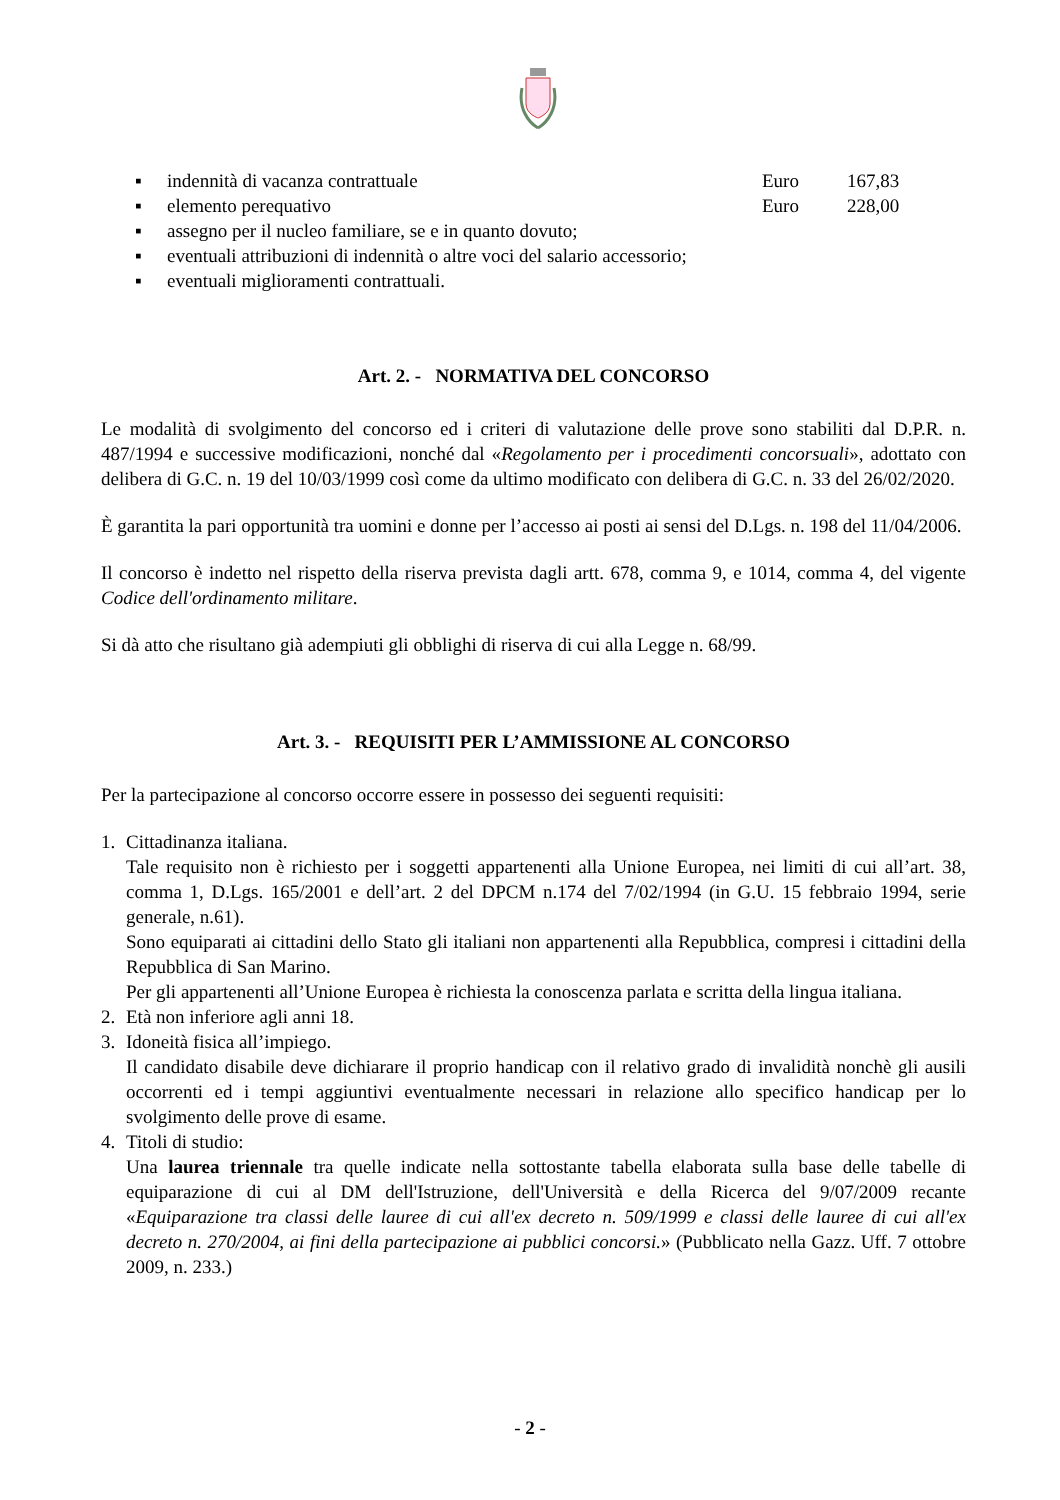▪ indennità di vacanza contrattuale Euro 167,83
▪ elemento perequativo Euro 228,00
▪ assegno per il nucleo familiare, se e in quanto dovuto;
▪ eventuali attribuzioni di indennità o altre voci del salario accessorio;
▪ eventuali miglioramenti contrattuali.
Art. 2. - NORMATIVA DEL CONCORSO
Le modalità di svolgimento del concorso ed i criteri di valutazione delle prove sono stabiliti dal D.P.R. n. 487/1994 e successive modificazioni, nonché dal «Regolamento per i procedimenti concorsuali», adottato con delibera di G.C. n. 19 del 10/03/1999 così come da ultimo modificato con delibera di G.C. n. 33 del 26/02/2020.
È garantita la pari opportunità tra uomini e donne per l’accesso ai posti ai sensi del D.Lgs. n. 198 del 11/04/2006.
Il concorso è indetto nel rispetto della riserva prevista dagli artt. 678, comma 9, e 1014, comma 4, del vigente Codice dell'ordinamento militare.
Si dà atto che risultano già adempiuti gli obblighi di riserva di cui alla Legge n. 68/99.
Art. 3. - REQUISITI PER L’AMMISSIONE AL CONCORSO
Per la partecipazione al concorso occorre essere in possesso dei seguenti requisiti:
1. Cittadinanza italiana.
Tale requisito non è richiesto per i soggetti appartenenti alla Unione Europea, nei limiti di cui all’art. 38, comma 1, D.Lgs. 165/2001 e dell’art. 2 del DPCM n.174 del 7/02/1994 (in G.U. 15 febbraio 1994, serie generale, n.61).
Sono equiparati ai cittadini dello Stato gli italiani non appartenenti alla Repubblica, compresi i cittadini della Repubblica di San Marino.
Per gli appartenenti all’Unione Europea è richiesta la conoscenza parlata e scritta della lingua italiana.
2. Età non inferiore agli anni 18.
3. Idoneità fisica all’impiego.
Il candidato disabile deve dichiarare il proprio handicap con il relativo grado di invalidità nonchè gli ausili occorrenti ed i tempi aggiuntivi eventualmente necessari in relazione allo specifico handicap per lo svolgimento delle prove di esame.
4. Titoli di studio:
Una laurea triennale tra quelle indicate nella sottostante tabella elaborata sulla base delle tabelle di equiparazione di cui al DM dell'Istruzione, dell'Università e della Ricerca del 9/07/2009 recante «Equiparazione tra classi delle lauree di cui all'ex decreto n. 509/1999 e classi delle lauree di cui all'ex decreto n. 270/2004, ai fini della partecipazione ai pubblici concorsi.» (Pubblicato nella Gazz. Uff. 7 ottobre 2009, n. 233.)
- 2 -